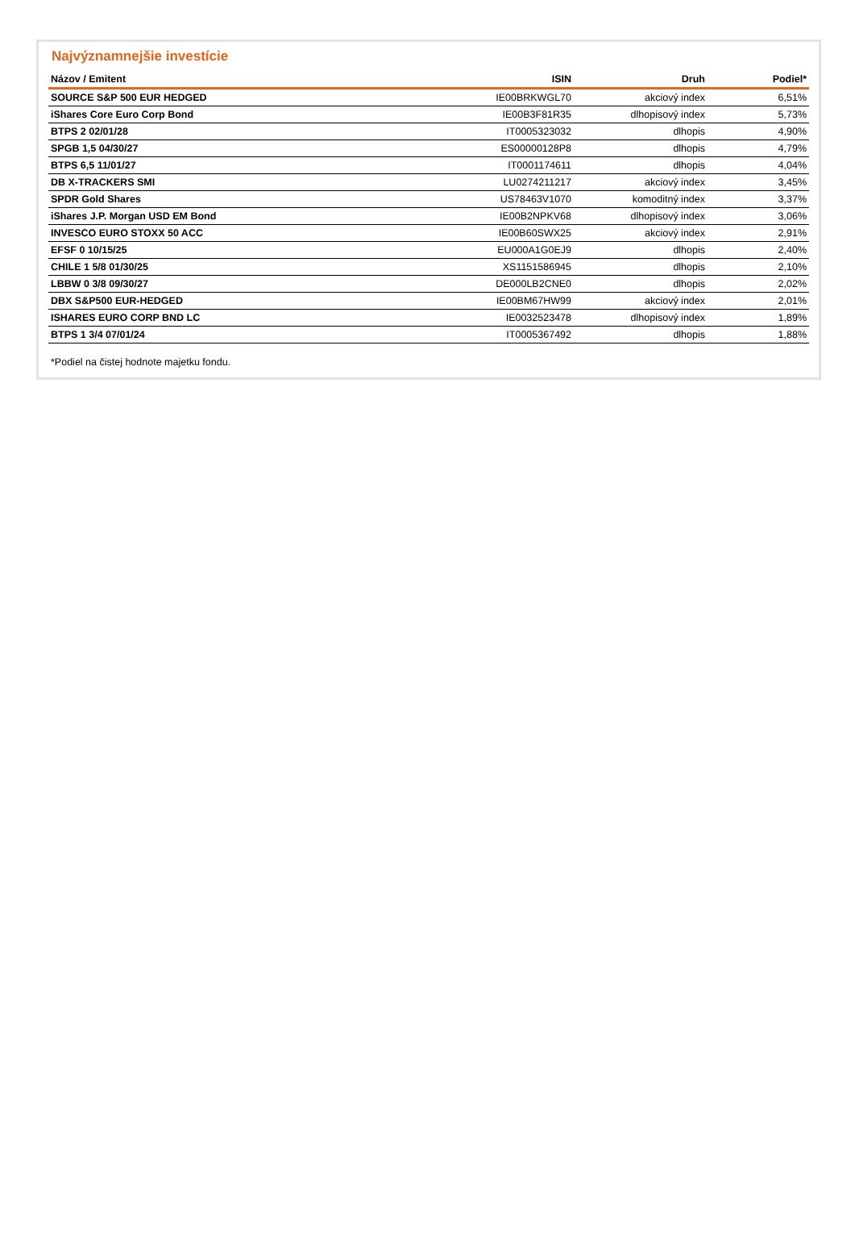Najvýznamnejšie investície
| Názov / Emitent | ISIN | Druh | Podiel* |
| --- | --- | --- | --- |
| SOURCE S&P 500 EUR HEDGED | IE00BRKWGL70 | akciový index | 6,51% |
| iShares Core Euro Corp Bond | IE00B3F81R35 | dlhopisový index | 5,73% |
| BTPS 2 02/01/28 | IT0005323032 | dlhopis | 4,90% |
| SPGB 1,5 04/30/27 | ES00000128P8 | dlhopis | 4,79% |
| BTPS 6,5 11/01/27 | IT0001174611 | dlhopis | 4,04% |
| DB X-TRACKERS SMI | LU0274211217 | akciový index | 3,45% |
| SPDR Gold Shares | US78463V1070 | komoditný index | 3,37% |
| iShares J.P. Morgan USD EM Bond | IE00B2NPKV68 | dlhopisový index | 3,06% |
| INVESCO EURO STOXX 50 ACC | IE00B60SWX25 | akciový index | 2,91% |
| EFSF 0 10/15/25 | EU000A1G0EJ9 | dlhopis | 2,40% |
| CHILE 1 5/8 01/30/25 | XS1151586945 | dlhopis | 2,10% |
| LBBW 0 3/8 09/30/27 | DE000LB2CNE0 | dlhopis | 2,02% |
| DBX S&P500 EUR-HEDGED | IE00BM67HW99 | akciový index | 2,01% |
| ISHARES EURO CORP BND LC | IE0032523478 | dlhopisový index | 1,89% |
| BTPS 1 3/4 07/01/24 | IT0005367492 | dlhopis | 1,88% |
*Podiel na čistej hodnote majetku fondu.